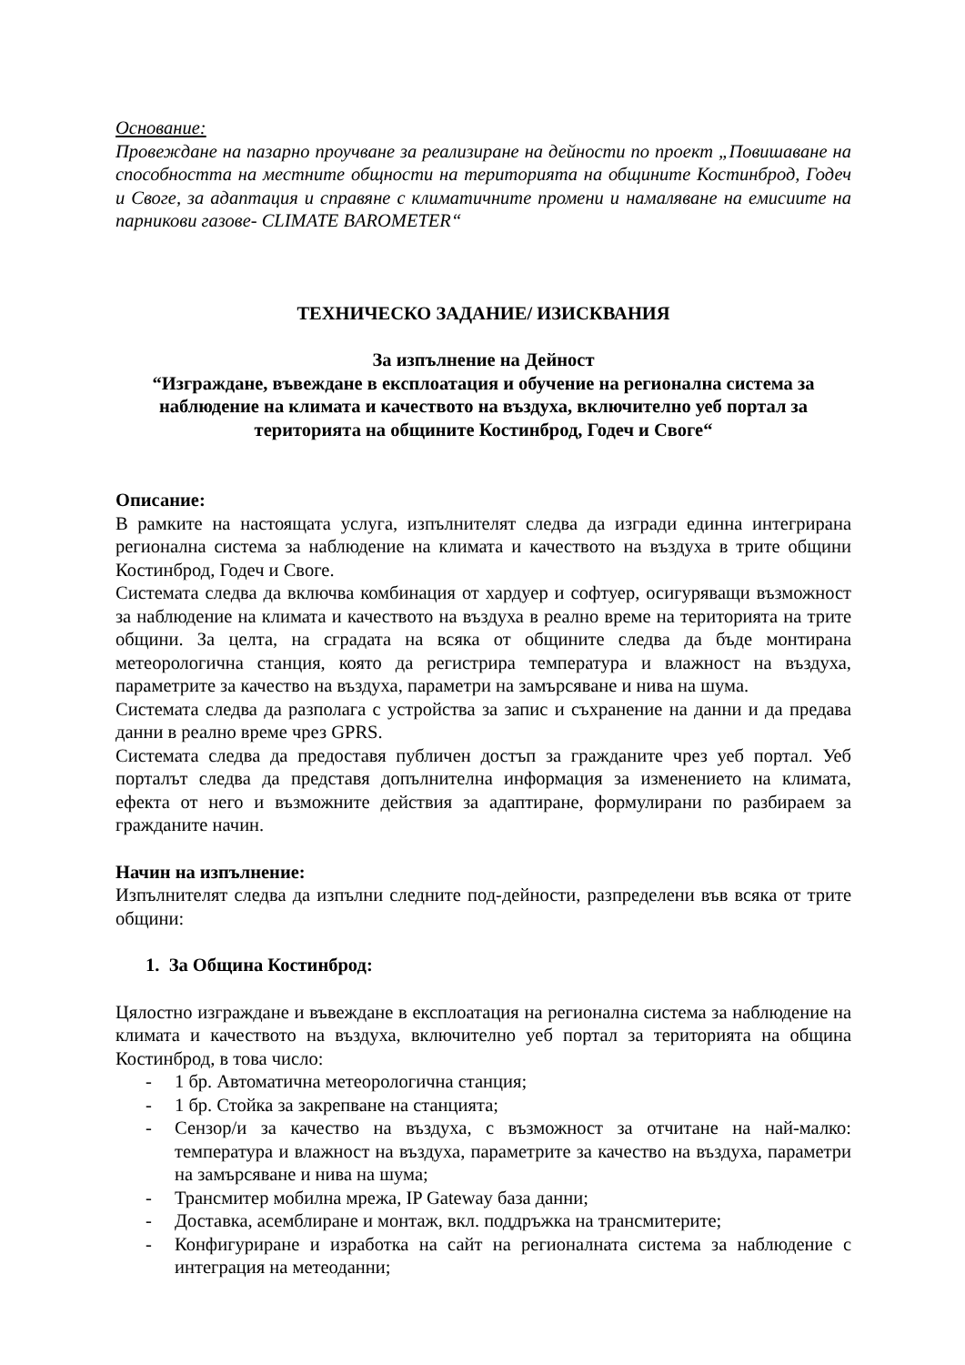Основание:
Провеждане на пазарно проучване за реализиране на дейности по проект „Повишаване на способността на местните общности на територията на общините Костинброд, Годеч и Своге, за адаптация и справяне с климатичните промени и намаляване на емисиите на парникови газове- CLIMATE BAROMETER“
ТЕХНИЧЕСКО ЗАДАНИЕ/ ИЗИСКВАНИЯ
За изпълнение на Дейност
“Изграждане, въвеждане в експлоатация и обучение на регионална система за наблюдение на климата и качеството на въздуха, включително уеб портал за територията на общините Костинброд, Годеч и Своге“
Описание:
В рамките на настоящата услуга, изпълнителят следва да изгради единна интегрирана регионална система за наблюдение на климата и качеството на въздуха в трите общини Костинброд, Годеч и Своге.
Системата следва да включва комбинация от хардуер и софтуер, осигуряващи възможност за наблюдение на климата и качеството на въздуха в реално време на територията на трите общини. За целта, на сградата на всяка от общините следва да бъде монтирана метеорологична станция, която да регистрира температура и влажност на въздуха, параметрите за качество на въздуха, параметри на замърсяване и нива на шума.
Системата следва да разполага с устройства за запис и съхранение на данни и да предава данни в реално време чрез GPRS.
Системата следва да предоставя публичен достъп за гражданите чрез уеб портал. Уеб порталът следва да представя допълнителна информация за изменението на климата, ефекта от него и възможните действия за адаптиране, формулирани по разбираем за гражданите начин.
Начин на изпълнение:
Изпълнителят следва да изпълни следните под-дейности, разпределени във всяка от трите общини:
1. За Община Костинброд:
Цялостно изграждане и въвеждане в експлоатация на регионална система за наблюдение на климата и качеството на въздуха, включително уеб портал за територията на община Костинброд, в това число:
- 1 бр. Автоматична метеорологична станция;
- 1 бр. Стойка за закрепване на станцията;
- Сензор/и за качество на въздуха, с възможност за отчитане на най-малко: температура и влажност на въздуха, параметрите за качество на въздуха, параметри на замърсяване и нива на шума;
- Трансмитер мобилна мрежа, IP Gateway база данни;
- Доставка, асемблиране и монтаж, вкл. поддръжка на трансмитерите;
- Конфигуриране и изработка на сайт на регионалната система за наблюдение с интеграция на метеоданни;